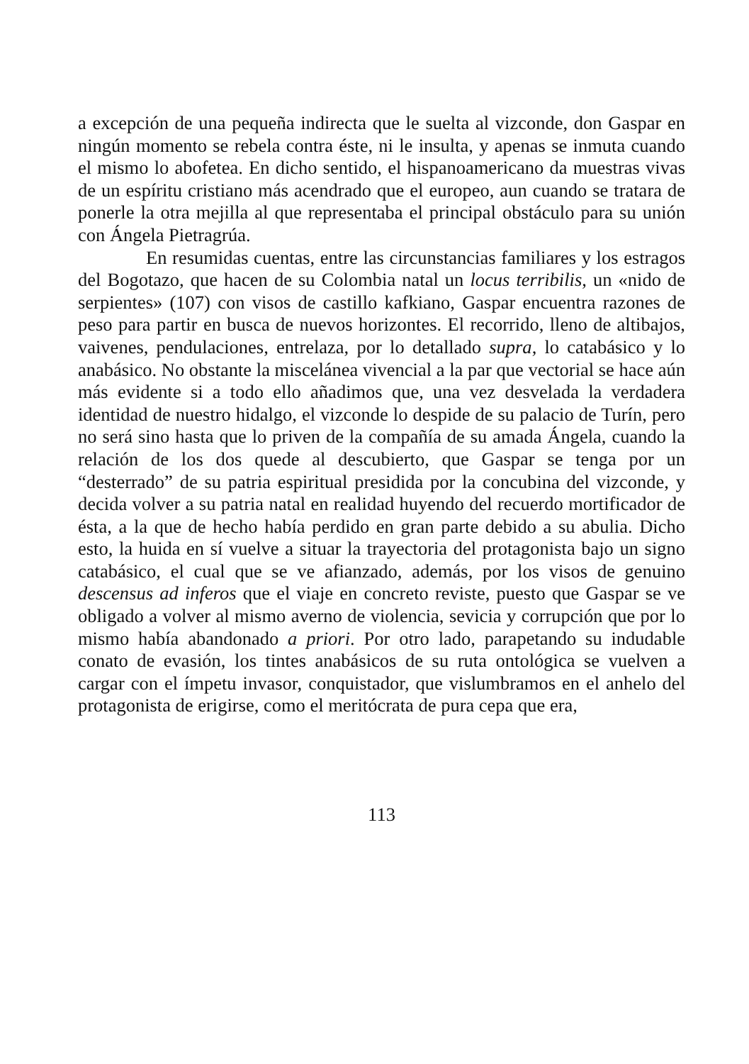a excepción de una pequeña indirecta que le suelta al vizconde, don Gaspar en ningún momento se rebela contra éste, ni le insulta, y apenas se inmuta cuando el mismo lo abofetea. En dicho sentido, el hispanoamericano da muestras vivas de un espíritu cristiano más acendrado que el europeo, aun cuando se tratara de ponerle la otra mejilla al que representaba el principal obstáculo para su unión con Ángela Pietragrúa.
En resumidas cuentas, entre las circunstancias familiares y los estragos del Bogotazo, que hacen de su Colombia natal un locus terribilis, un «nido de serpientes» (107) con visos de castillo kafkiano, Gaspar encuentra razones de peso para partir en busca de nuevos horizontes. El recorrido, lleno de altibajos, vaivenes, pendulaciones, entrelaza, por lo detallado supra, lo catabásico y lo anabásico. No obstante la miscelánea vivencial a la par que vectorial se hace aún más evidente si a todo ello añadimos que, una vez desvelada la verdadera identidad de nuestro hidalgo, el vizconde lo despide de su palacio de Turín, pero no será sino hasta que lo priven de la compañía de su amada Ángela, cuando la relación de los dos quede al descubierto, que Gaspar se tenga por un “desterrado” de su patria espiritual presidida por la concubina del vizconde, y decida volver a su patria natal en realidad huyendo del recuerdo mortificador de ésta, a la que de hecho había perdido en gran parte debido a su abulia. Dicho esto, la huida en sí vuelve a situar la trayectoria del protagonista bajo un signo catabásico, el cual que se ve afianzado, además, por los visos de genuino descensus ad inferos que el viaje en concreto reviste, puesto que Gaspar se ve obligado a volver al mismo averno de violencia, sevicia y corrupción que por lo mismo había abandonado a priori. Por otro lado, parapetando su indudable conato de evasión, los tintes anabásicos de su ruta ontológica se vuelven a cargar con el ímpetu invasor, conquistador, que vislumbramos en el anhelo del protagonista de erigirse, como el meritócrata de pura cepa que era,
113